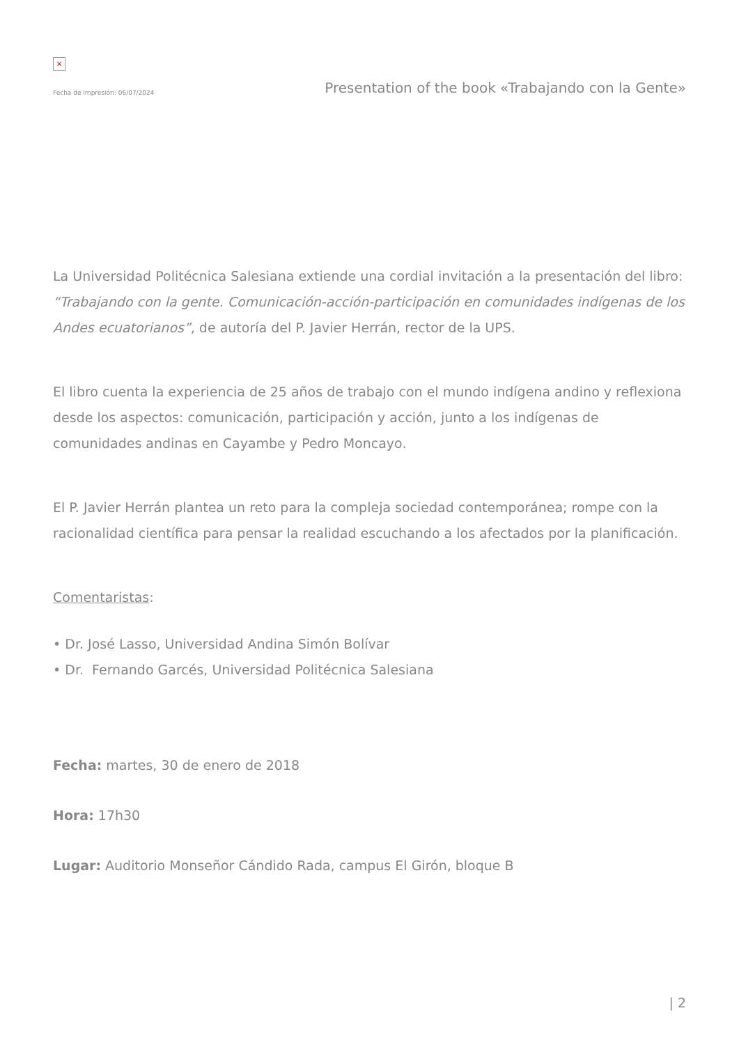×
Fecha de impresión: 06/07/2024 Presentation of the book «Trabajando con la Gente»
La Universidad Politécnica Salesiana extiende una cordial invitación a la presentación del libro: “Trabajando con la gente. Comunicación-acción-participación en comunidades indígenas de los Andes ecuatorianos”, de autoría del P. Javier Herrán, rector de la UPS.
El libro cuenta la experiencia de 25 años de trabajo con el mundo indígena andino y reflexiona desde los aspectos: comunicación, participación y acción, junto a los indígenas de comunidades andinas en Cayambe y Pedro Moncayo.
El P. Javier Herrán plantea un reto para la compleja sociedad contemporánea; rompe con la racionalidad científica para pensar la realidad escuchando a los afectados por la planificación.
Comentaristas:
• Dr. José Lasso, Universidad Andina Simón Bolívar
• Dr. Fernando Garcés, Universidad Politécnica Salesiana
Fecha: martes, 30 de enero de 2018
Hora: 17h30
Lugar: Auditorio Monseñor Cándido Rada, campus El Girón, bloque B
| 2